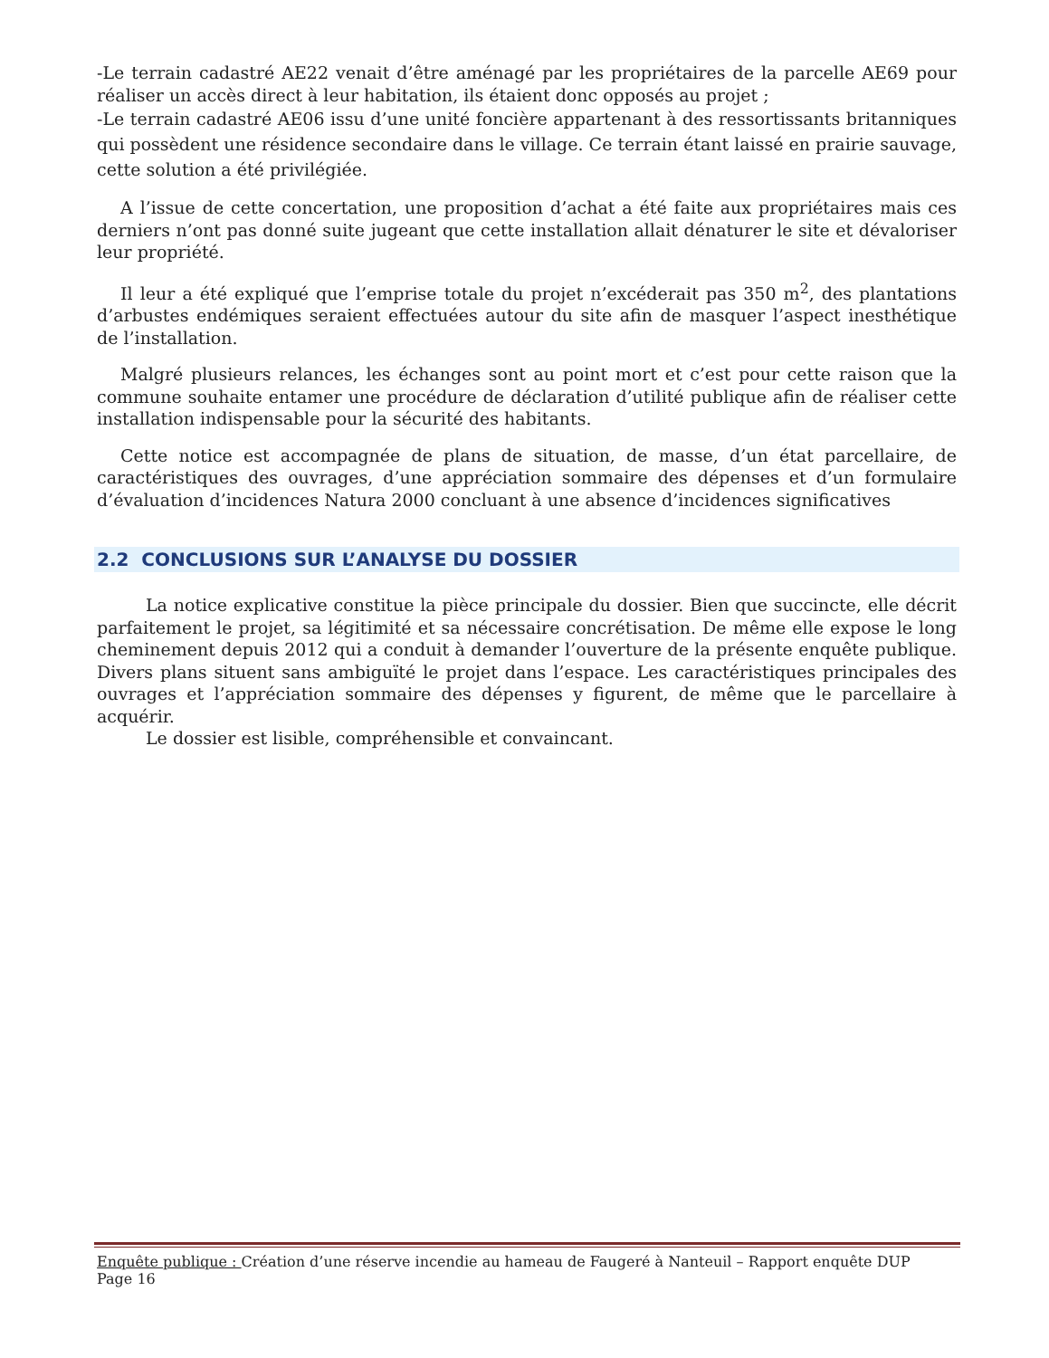-Le terrain cadastré AE22 venait d’être aménagé par les propriétaires de la parcelle AE69 pour réaliser un accès direct à leur habitation, ils étaient donc opposés au projet ;
-Le terrain cadastré AE06 issu d’une unité foncière appartenant à des ressortissants britanniques qui possèdent une résidence secondaire dans le village. Ce terrain étant laissé en prairie sauvage, cette solution a été privilégiée.
A l’issue de cette concertation, une proposition d’achat a été faite aux propriétaires mais ces derniers n’ont pas donné suite jugeant que cette installation allait dénaturer le site et dévaloriser leur propriété.
Il leur a été expliqué que l’emprise totale du projet n’excéderait pas 350 m<sup>2</sup>, des plantations d’arbustes endémiques seraient effectuées autour du site afin de masquer l’aspect inesthétique de l’installation.
Malgré plusieurs relances, les échanges sont au point mort et c’est pour cette raison que la commune souhaite entamer une procédure de déclaration d’utilité publique afin de réaliser cette installation indispensable pour la sécurité des habitants.
Cette notice est accompagnée de plans de situation, de masse, d’un état parcellaire, de caractéristiques des ouvrages, d’une appréciation sommaire des dépenses et d’un formulaire d’évaluation d’incidences Natura 2000 concluant à une absence d’incidences significatives
2.2 CONCLUSIONS SUR L’ANALYSE DU DOSSIER
La notice explicative constitue la pièce principale du dossier. Bien que succincte, elle décrit parfaitement le projet, sa légitimité et sa nécessaire concrétisation. De même elle expose le long cheminement depuis 2012 qui a conduit à demander l’ouverture de la présente enquête publique. Divers plans situent sans ambiguïté le projet dans l’espace. Les caractéristiques principales des ouvrages et l’appréciation sommaire des dépenses y figurent, de même que le parcellaire à acquérir.
Le dossier est lisible, compréhensible et convaincant.
Enquête publique : Création d’une réserve incendie au hameau de Faugeré à Nanteuil – Rapport enquête DUP
Page 16